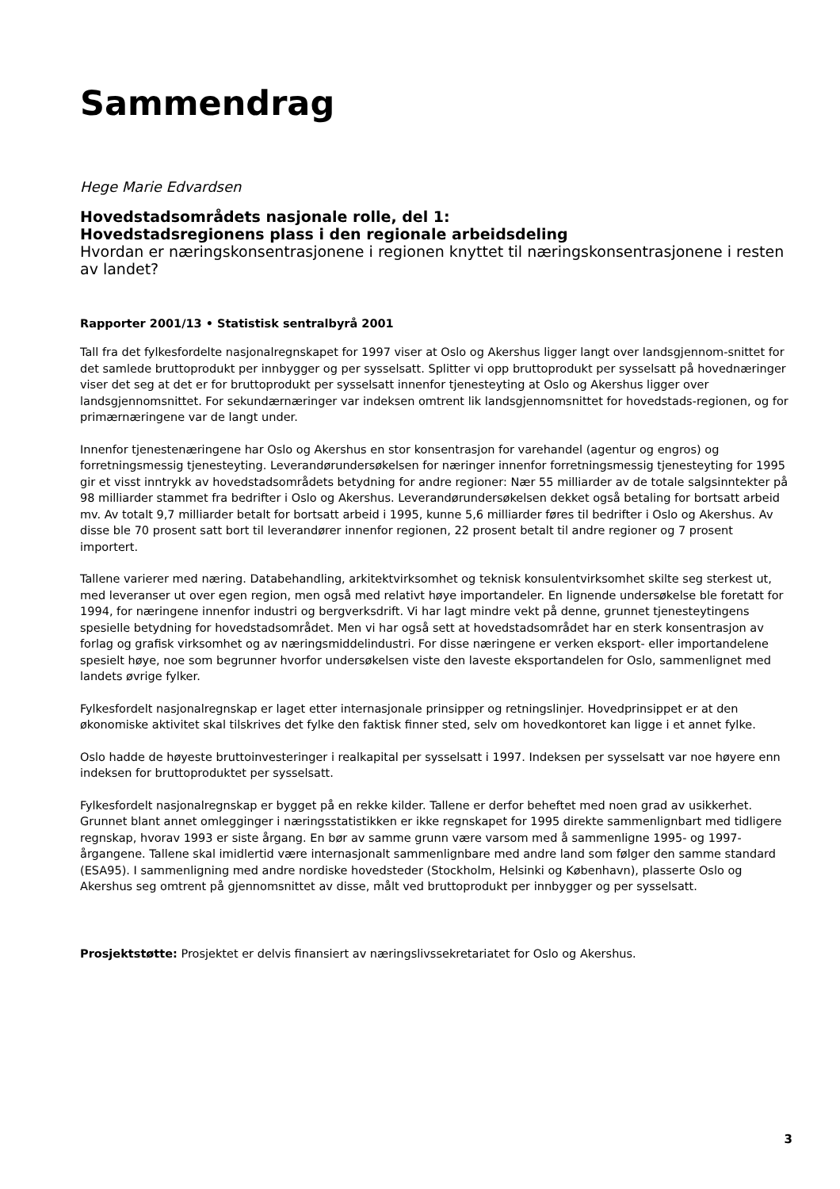Sammendrag
Hege Marie Edvardsen
Hovedstadsområdets nasjonale rolle, del 1:
Hovedstadsregionens plass i den regionale arbeidsdeling
Hvordan er næringskonsentrasjonene i regionen knyttet til næringskonsentrasjonene i resten av landet?
Rapporter 2001/13 • Statistisk sentralbyrå 2001
Tall fra det fylkesfordelte nasjonalregnskapet for 1997 viser at Oslo og Akershus ligger langt over landsgjennom-snittet for det samlede bruttoprodukt per innbygger og per sysselsatt. Splitter vi opp bruttoprodukt per sysselsatt på hovednæringer viser det seg at det er for bruttoprodukt per sysselsatt innenfor tjenesteyting at Oslo og Akershus ligger over landsgjennomsnittet. For sekundærnæringer var indeksen omtrent lik landsgjennomsnittet for hovedstads-regionen, og for primærnæringene var de langt under.
Innenfor tjenestenæringene har Oslo og Akershus en stor konsentrasjon for varehandel (agentur og engros) og forretningsmessig tjenesteyting. Leverandørundersøkelsen for næringer innenfor forretningsmessig tjenesteyting for 1995 gir et visst inntrykk av hovedstadsområdets betydning for andre regioner: Nær 55 milliarder av de totale salgsinntekter på 98 milliarder stammet fra bedrifter i Oslo og Akershus. Leverandørundersøkelsen dekket også betaling for bortsatt arbeid mv. Av totalt 9,7 milliarder betalt for bortsatt arbeid i 1995, kunne 5,6 milliarder føres til bedrifter i Oslo og Akershus. Av disse ble 70 prosent satt bort til leverandører innenfor regionen, 22 prosent betalt til andre regioner og 7 prosent importert.
Tallene varierer med næring. Databehandling, arkitektvirksomhet og teknisk konsulentvirksomhet skilte seg sterkest ut, med leveranser ut over egen region, men også med relativt høye importandeler. En lignende undersøkelse ble foretatt for 1994, for næringene innenfor industri og bergverksdrift. Vi har lagt mindre vekt på denne, grunnet tjenesteytingens spesielle betydning for hovedstadsområdet. Men vi har også sett at hovedstadsområdet har en sterk konsentrasjon av forlag og grafisk virksomhet og av næringsmiddelindustri. For disse næringene er verken eksport- eller importandelene spesielt høye, noe som begrunner hvorfor undersøkelsen viste den laveste eksportandelen for Oslo, sammenlignet med landets øvrige fylker.
Fylkesfordelt nasjonalregnskap er laget etter internasjonale prinsipper og retningslinjer. Hovedprinsippet er at den økonomiske aktivitet skal tilskrives det fylke den faktisk finner sted, selv om hovedkontoret kan ligge i et annet fylke.
Oslo hadde de høyeste bruttoinvesteringer i realkapital per sysselsatt i 1997. Indeksen per sysselsatt var noe høyere enn indeksen for bruttoproduktet per sysselsatt.
Fylkesfordelt nasjonalregnskap er bygget på en rekke kilder. Tallene er derfor beheftet med noen grad av usikkerhet. Grunnet blant annet omlegginger i næringsstatistikken er ikke regnskapet for 1995 direkte sammenlignbart med tidligere regnskap, hvorav 1993 er siste årgang. En bør av samme grunn være varsom med å sammenligne 1995- og 1997-årgangene. Tallene skal imidlertid være internasjonalt sammenlignbare med andre land som følger den samme standard (ESA95). I sammenligning med andre nordiske hovedsteder (Stockholm, Helsinki og København), plasserte Oslo og Akershus seg omtrent på gjennomsnittet av disse, målt ved bruttoprodukt per innbygger og per sysselsatt.
Prosjektstøtte: Prosjektet er delvis finansiert av næringslivssekretariatet for Oslo og Akershus.
3